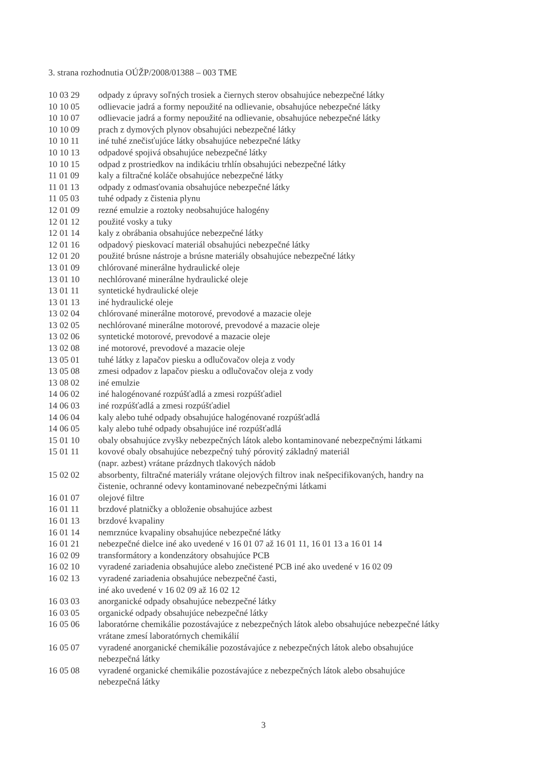3. strana rozhodnutia OÚŽP/2008/01388 – 003 TME
| 10 03 29 | odpady z úpravy soľných trosiek a čiernych sterov obsahujúce nebezpečné látky |
| 10 10 05 | odlievacie jadrá a formy nepoužité na odlievanie, obsahujúce nebezpečné látky |
| 10 10 07 | odlievacie jadrá a formy nepoužité na odlievanie, obsahujúce nebezpečné látky |
| 10 10 09 | prach z dymových plynov obsahujúci nebezpečné látky |
| 10 10 11 | iné tuhé znečisťujúce látky obsahujúce nebezpečné látky |
| 10 10 13 | odpadové spojivá obsahujúce nebezpečné látky |
| 10 10 15 | odpad z prostriedkov na indikáciu trhlín obsahujúci nebezpečné látky |
| 11 01 09 | kaly a filtračné koláče obsahujúce nebezpečné látky |
| 11 01 13 | odpady z odmasťovania obsahujúce nebezpečné látky |
| 11 05 03 | tuhé odpady z čistenia plynu |
| 12 01 09 | rezné emulzie a roztoky neobsahujúce halogény |
| 12 01 12 | použité vosky a tuky |
| 12 01 14 | kaly z obrábania obsahujúce nebezpečné látky |
| 12 01 16 | odpadový pieskovací materiál obsahujúci nebezpečné látky |
| 12 01 20 | použité brúsne nástroje a brúsne materiály obsahujúce nebezpečné látky |
| 13 01 09 | chlórované minerálne hydraulické oleje |
| 13 01 10 | nechlórované minerálne hydraulické oleje |
| 13 01 11 | syntetické hydraulické oleje |
| 13 01 13 | iné hydraulické oleje |
| 13 02 04 | chlórované minerálne motorové, prevodové a mazacie oleje |
| 13 02 05 | nechlórované minerálne motorové, prevodové a mazacie oleje |
| 13 02 06 | syntetické motorové, prevodové a mazacie oleje |
| 13 02 08 | iné motorové, prevodové a mazacie oleje |
| 13 05 01 | tuhé látky z lapačov piesku a odlučovačov oleja z vody |
| 13 05 08 | zmesi odpadov z lapačov piesku a odlučovačov oleja z vody |
| 13 08 02 | iné emulzie |
| 14 06 02 | iné halogénované rozpúšťadlá a zmesi rozpúšťadiel |
| 14 06 03 | iné rozpúšťadlá a zmesi rozpúšťadiel |
| 14 06 04 | kaly alebo tuhé odpady obsahujúce halogénované rozpúšťadlá |
| 14 06 05 | kaly alebo tuhé odpady obsahujúce iné rozpúšťadlá |
| 15 01 10 | obaly obsahujúce zvyšky nebezpečných látok alebo kontaminované nebezpečnými látkami |
| 15 01 11 | kovové obaly obsahujúce nebezpečný tuhý pórovitý základný materiál (napr. azbest) vrátane prázdnych tlakových nádob |
| 15 02 02 | absorbenty, filtračné materiály vrátane olejových filtrov inak nešpecifikovaných, handry na čistenie, ochranné odevy kontaminované nebezpečnými látkami |
| 16 01 07 | olejové filtre |
| 16 01 11 | brzdové platničky a obloženie obsahujúce azbest |
| 16 01 13 | brzdové kvapaliny |
| 16 01 14 | nemrznúce kvapaliny obsahujúce nebezpečné látky |
| 16 01 21 | nebezpečné dielce iné ako uvedené v 16 01 07 až 16 01 11, 16 01 13 a 16 01 14 |
| 16 02 09 | transformátory a kondenzátory obsahujúce PCB |
| 16 02 10 | vyradené zariadenia obsahujúce alebo znečistené PCB iné ako uvedené v 16 02 09 |
| 16 02 13 | vyradené zariadenia obsahujúce nebezpečné časti, iné ako uvedené v 16 02 09 až 16 02 12 |
| 16 03 03 | anorganické odpady obsahujúce nebezpečné látky |
| 16 03 05 | organické odpady obsahujúce nebezpečné látky |
| 16 05 06 | laboratórne chemikálie pozostávajúce z nebezpečných látok alebo obsahujúce nebezpečné látky vrátane zmesí laboratórnych chemikálií |
| 16 05 07 | vyradené anorganické chemikálie pozostávajúce z nebezpečných látok alebo obsahujúce nebezpečná látky |
| 16 05 08 | vyradené organické chemikálie pozostávajúce z nebezpečných látok alebo obsahujúce nebezpečná látky |
3